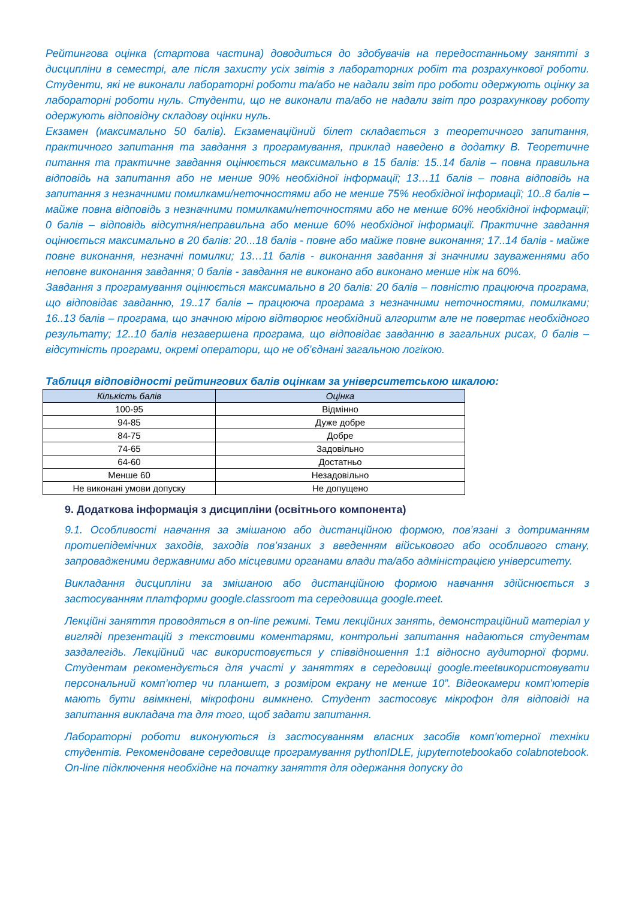Рейтингова оцінка (стартова частина) доводиться до здобувачів на передостанньому занятті з дисципліни в семестрі, але після захисту усіх звітів з лабораторних робіт та розрахункової роботи. Студенти, які не виконали лабораторні роботи та/або не надали звіт про роботи одержують оцінку за лабораторні роботи нуль. Студенти, що не виконали та/або не надали звіт про розрахункову роботу одержують відповідну складову оцінки нуль.
Екзамен (максимально 50 балів). Екзаменаційний білет складається з теоретичного запитання, практичного запитання та завдання з програмування, приклад наведено в додатку В. Теоретичне питання та практичне завдання оцінюється максимально в 15 балів: 15..14 балів – повна правильна відповідь на запитання або не менше 90% необхідної інформації; 13…11 балів – повна відповідь на запитання з незначними помилками/неточностями або не менше 75% необхідної інформації; 10..8 балів – майже повна відповідь з незначними помилками/неточностями або не менше 60% необхідної інформації; 0 балів – відповідь відсутня/неправильна або менше 60% необхідної інформації. Практичне завдання оцінюється максимально в 20 балів: 20...18 балів - повне або майже повне виконання; 17..14 балів - майже повне виконання, незначні помилки; 13…11 балів - виконання завдання зі значними зауваженнями або неповне виконання завдання; 0 балів - завдання не виконано або виконано менше ніж на 60%.
Завдання з програмування оцінюється максимально в 20 балів: 20 балів – повністю працююча програма, що відповідає завданню, 19..17 балів – працююча програма з незначними неточностями, помилками; 16..13 балів – програма, що значною мірою відтворює необхідний алгоритм але не повертає необхідного результату; 12..10 балів незавершена програма, що відповідає завданню в загальних рисах, 0 балів – відсутність програми, окремі оператори, що не об’єднані загальною логікою.
Таблиця відповідності рейтингових балів оцінкам за університетською шкалою:
| Кількість балів | Оцінка |
| --- | --- |
| 100-95 | Відмінно |
| 94-85 | Дуже добре |
| 84-75 | Добре |
| 74-65 | Задовільно |
| 64-60 | Достатньо |
| Менше 60 | Незадовільно |
| Не виконані умови допуску | Не допущено |
9. Додаткова інформація з дисципліни (освітнього компонента)
9.1. Особливості навчання за змішаною або дистанційною формою, пов’язані з дотриманням протиепідемічних заходів, заходів пов’язаних з введенням військового або особливого стану, запровадженими державними або місцевими органами влади та/або адміністрацією університету.
Викладання дисципліни за змішаною або дистанційною формою навчання здійснюється з застосуванням платформи google.classroom та середовища google.meet.
Лекційні заняття проводяться в on-line режимі. Теми лекційних занять, демонстраційний матеріал у вигляді презентацій з текстовими коментарями, контрольні запитання надаються студентам заздалегідь. Лекційний час використовується у співвідношення 1:1 відносно аудиторної форми. Студентам рекомендується для участі у заняттях в середовищі google.meetвикористовувати персональний комп’ютер чи планшет, з розміром екрану не менше 10”. Відеокамери комп’ютерів мають бути ввімкнені, мікрофони вимкнено. Студент застосовує мікрофон для відповіді на запитання викладача та для того, щоб задати запитання.
Лабораторні роботи виконуються із застосуванням власних засобів комп’ютерної техніки студентів. Рекомендоване середовище програмування pythonIDLE, jupyternotebookабо colabnotebook. On-line підключення необхідне на початку заняття для одержання допуску до